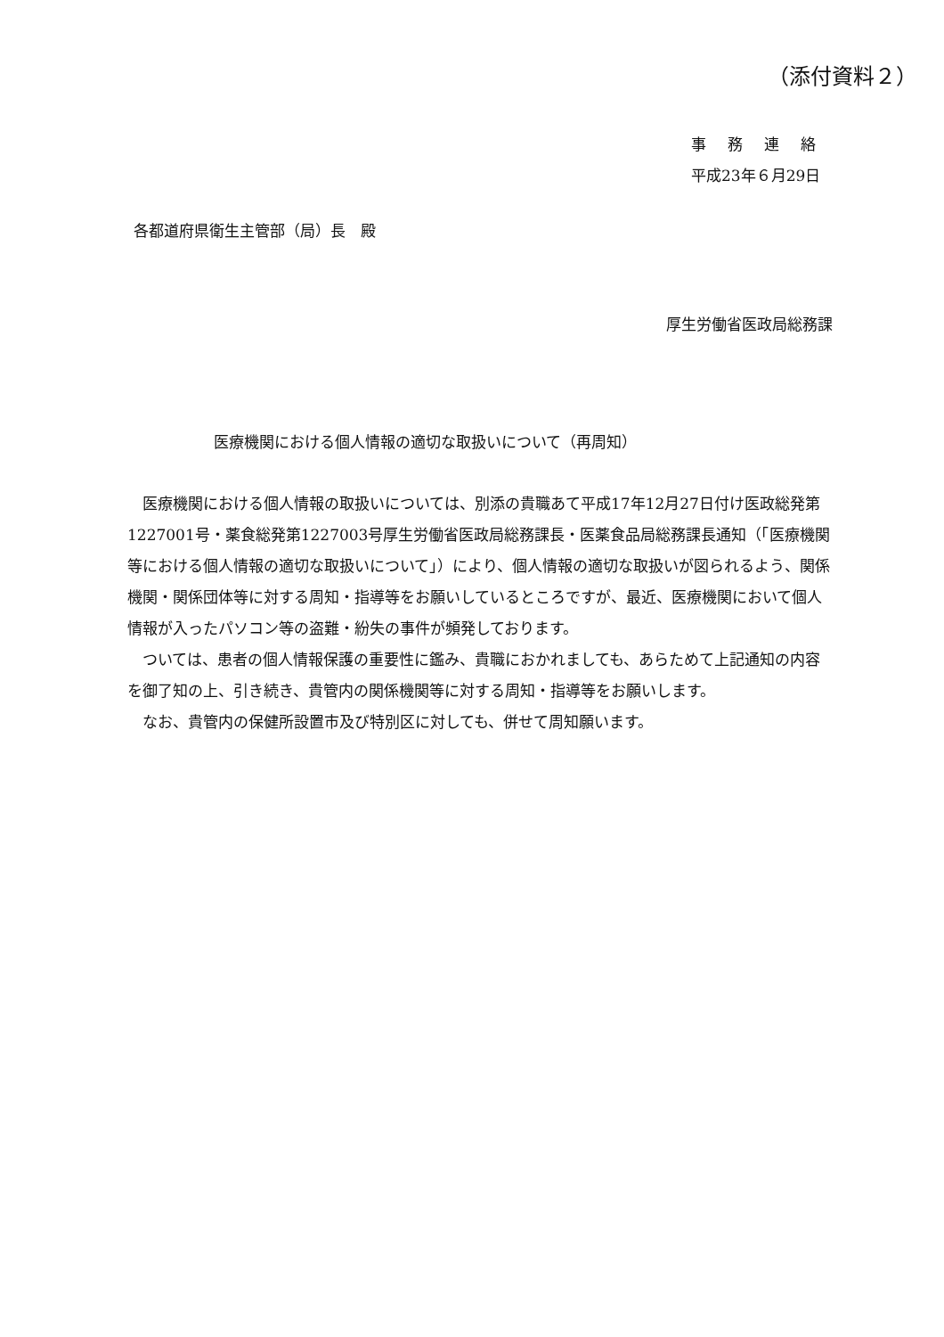（添付資料２）
事務連絡
平成23年６月29日
各都道府県衛生主管部（局）長　殿
厚生労働省医政局総務課
医療機関における個人情報の適切な取扱いについて（再周知）
医療機関における個人情報の取扱いについては、別添の貴職あて平成17年12月27日付け医政総発第1227001号・薬食総発第1227003号厚生労働省医政局総務課長・医薬食品局総務課長通知（「医療機関等における個人情報の適切な取扱いについて」）により、個人情報の適切な取扱いが図られるよう、関係機関・関係団体等に対する周知・指導等をお願いしているところですが、最近、医療機関において個人情報が入ったパソコン等の盗難・紛失の事件が頻発しております。
ついては、患者の個人情報保護の重要性に鑑み、貴職におかれましても、あらためて上記通知の内容を御了知の上、引き続き、貴管内の関係機関等に対する周知・指導等をお願いします。
なお、貴管内の保健所設置市及び特別区に対しても、併せて周知願います。